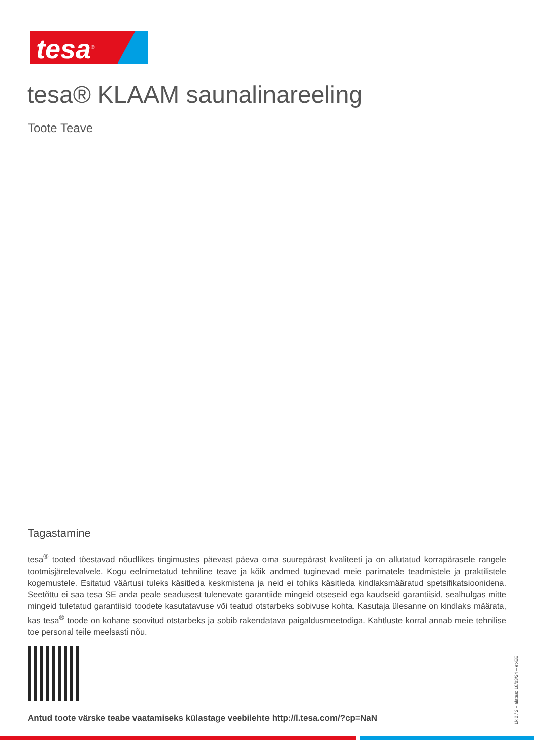tesa<sup>®</sup>
tesa® KLAAM saunalinareeling
Toote Teave
Tagastamine
tesa<sup>®</sup> tooted tõestavad nõudlikes tingimustes päevast päeva oma suurepärast kvaliteeti ja on allutatud korrapärasele rangele tootmisjärelevalvele. Kogu eelnimetatud tehniline teave ja kõik andmed tuginevad meie parimatele teadmistele ja praktilistele kogemustele. Esitatud väärtusi tuleks käsitleda keskmistena ja neid ei tohiks käsitleda kindlaksmääratud spetsifikatsioonidena. Seetõttu ei saa tesa SE anda peale seadusest tulenevate garantiide mingeid otseseid ega kaudseid garantiisid, sealhulgas mitte mingeid tuletatud garantiisid toodete kasutatavuse või teatud otstarbeks sobivuse kohta. Kasutaja ülesanne on kindlaks määrata, kas tesa<sup>®</sup> toode on kohane soovitud otstarbeks ja sobib rakendatava paigaldusmeetodiga. Kahtluste korral annab meie tehnilise toe personal teile meelsasti nõu.
Antud toote värske teabe vaatamiseks külastage veebilehte http://l.tesa.com/?cp=NaN
Lk 2 / 2 – alates: 18/03/24 – et-EE